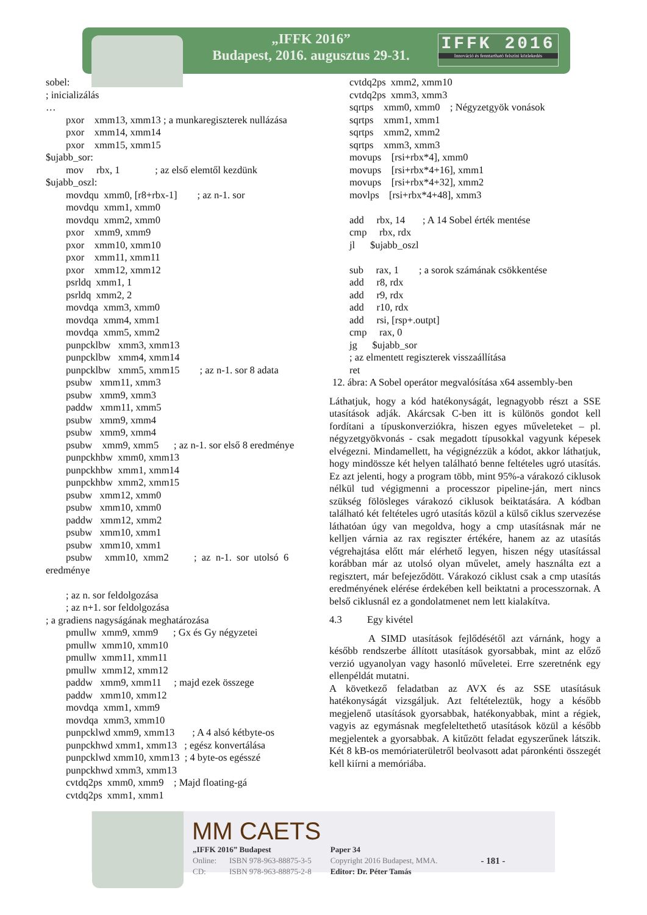„IFFK 2016”
Budapest, 2016. augusztus 29-31.
IFFK 2016
Innováció és fenntartható felszíni közlekedés
sobel:
; inicializálás
…
        pxor    xmm13, xmm13 ; a munkaregiszterek nullázása
        pxor    xmm14, xmm14
        pxor    xmm15, xmm15
$ujabb_sor:
        mov     rbx, 1              ; az első elemtől kezdünk
$ujabb_oszl:
        movdqu  xmm0, [r8+rbx-1]        ; az n-1. sor
        movdqu  xmm1, xmm0
        movdqu  xmm2, xmm0
        pxor    xmm9, xmm9
        pxor    xmm10, xmm10
        pxor    xmm11, xmm11
        pxor    xmm12, xmm12
        psrldq  xmm1, 1
        psrldq  xmm2, 2
        movdqa  xmm3, xmm0
        movdqa  xmm4, xmm1
        movdqa  xmm5, xmm2
        punpcklbw   xmm3, xmm13
        punpcklbw   xmm4, xmm14
        punpcklbw   xmm5, xmm15        ; az n-1. sor 8 adata
        psubw   xmm11, xmm3
        psubw   xmm9, xmm3
        paddw   xmm11, xmm5
        psubw   xmm9, xmm4
        psubw   xmm9, xmm4
        psubw    xmm9, xmm5      ; az n-1. sor első 8 eredménye
        punpckhbw  xmm0, xmm13
        punpckhbw  xmm1, xmm14
        punpckhbw  xmm2, xmm15
        psubw   xmm12, xmm0
        psubw   xmm10, xmm0
        paddw   xmm12, xmm2
        psubw   xmm10, xmm1
        psubw   xmm10, xmm1
        psubw     xmm10,  xmm2          ;  az  n-1.  sor  utolsó  6
eredménye

        ; az n. sor feldolgozása
        ; az n+1. sor feldolgozása
; a gradiens nagyságának meghatározása
        pmullw  xmm9, xmm9      ; Gx és Gy négyzetei
        pmullw  xmm10, xmm10
        pmullw  xmm11, xmm11
        pmullw  xmm12, xmm12
        paddw   xmm9, xmm11     ; majd ezek összege
        paddw   xmm10, xmm12
        movdqa  xmm1, xmm9
        movdqa  xmm3, xmm10
        punpcklwd xmm9, xmm13       ; A 4 alsó kétbyte-os
        punpckhwd xmm1, xmm13   ; egész konvertálása
        punpcklwd xmm10, xmm13  ; 4 byte-os egésszé
        punpckhwd xmm3, xmm13
        cvtdq2ps  xmm0, xmm9    ; Majd floating-gá
        cvtdq2ps  xmm1, xmm1
        cvtdq2ps  xmm2, xmm10
        cvtdq2ps  xmm3, xmm3
        sqrtps    xmm0, xmm0    ; Négyzetgyök vonások
        sqrtps    xmm1, xmm1
        sqrtps    xmm2, xmm2
        sqrtps    xmm3, xmm3
        movups    [rsi+rbx*4], xmm0
        movups    [rsi+rbx*4+16], xmm1
        movups    [rsi+rbx*4+32], xmm2
        movlps    [rsi+rbx*4+48], xmm3

        add     rbx, 14       ; A 14 Sobel érték mentése
        cmp     rbx, rdx
        jl      $ujabb_oszl

        sub     rax, 1        ; a sorok számának csökkentése
        add     r8, rdx
        add     r9, rdx
        add     r10, rdx
        add     rsi, [rsp+.outpt]
        cmp     rax, 0
        jg      $ujabb_sor
        ; az elmentett regiszterek visszaállítása
        ret
12. ábra: A Sobel operátor megvalósítása x64 assembly-ben
Láthatjuk, hogy a kód hatékonyságát, legnagyobb részt a SSE utasítások adják. Akárcsak C-ben itt is különös gondot kell fordítani a típuskonverziókra, hiszen egyes műveleteket – pl. négyzetgyökvonás - csak megadott típusokkal vagyunk képesek elvégezni. Mindamellett, ha végignézzük a kódot, akkor láthatjuk, hogy mindössze két helyen található benne feltételes ugró utasítás. Ez azt jelenti, hogy a program több, mint 95%-a várakozó ciklusok nélkül tud végigmenni a processzor pipeline-ján, mert nincs szükség fölösleges várakozó ciklusok beiktatására. A kódban található két feltételes ugró utasítás közül a külső ciklus szervezése láthatóan úgy van megoldva, hogy a cmp utasításnak már ne kelljen várnia az rax regiszter értékére, hanem az az utasítás végrehajtása előtt már elérhető legyen, hiszen négy utasítással korábban már az utolsó olyan művelet, amely használta ezt a regisztert, már befejeződött. Várakozó ciklust csak a cmp utasítás eredményének elérése érdekében kell beiktatni a processzornak. A belső ciklusnál ez a gondolatmenet nem lett kialakítva.
4.3 Egy kivétel
A SIMD utasítások fejlődésétől azt várnánk, hogy a később rendszerbe állított utasítások gyorsabbak, mint az előző verzió ugyanolyan vagy hasonló műveletei. Erre szeretnénk egy ellenpéldát mutatni.
A következő feladatban az AVX és az SSE utasításuk hatékonyságát vizsgáljuk. Azt feltételeztük, hogy a később megjelenő utasítások gyorsabbak, hatékonyabbak, mint a régiek, vagyis az egymásnak megfeleltethető utasítások közül a később megjelentek a gyorsabbak. A kitűzött feladat egyszerűnek látszik. Két 8 kB-os memóriaterületről beolvasott adat páronkénti összegét kell kiírni a memóriába.
MM CAETS
| „IFFK 2016” Budapest | | Paper 34 | - 181 - |
| Online: | ISBN 978-963-88875-3-5 | Copyright 2016 Budapest, MMA. | |
| CD: | ISBN 978-963-88875-2-8 | Editor: Dr. Péter Tamás | |